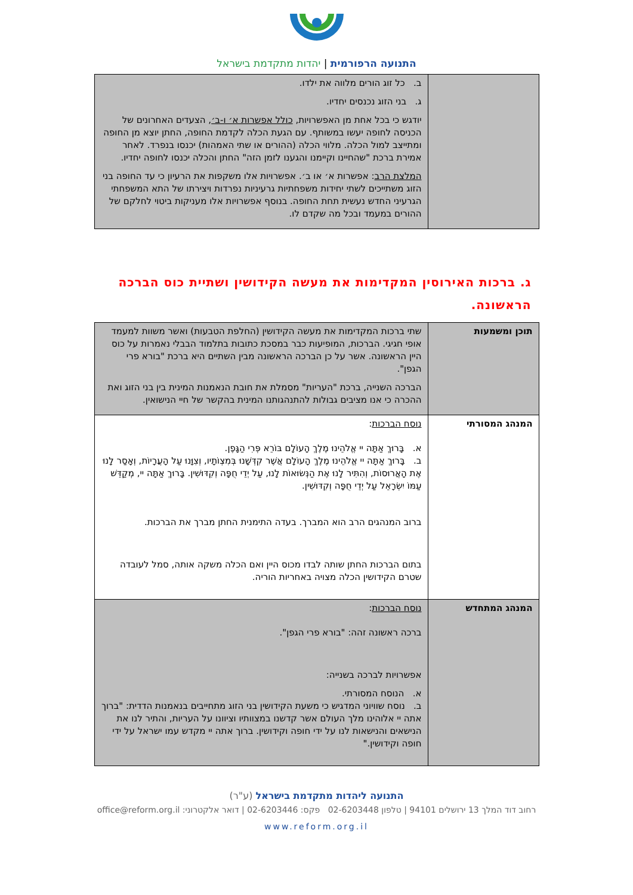התנועה הרפורמית | יהדות מתקדמת בישראל
| | ב. כל זוג הורים מלווה את ילדו. ג. בני הזוג נכנסים יחדיו. יודגש כי בכל אחת מן האפשרויות, כולל אפשרות א׳ ו-ב׳ , הצעדים האחרונים של הכניסה לחופה יעשו במשותף. עם הגעת הכלה לקדמת החופה, החתן יוצא מן החופה ומתייצב למול הכלה. מלווי הכלה (ההורים או שתי האמהות) יכנסו בנפרד. לאחר אמירת ברכת "שהחיינו וקיימנו והגענו לזמן הזה" החתן והכלה יכנסו לחופה יחדיו. המלצת הרב : אפשרות א׳ או ב׳. אפשרויות אלו משקפות את הרעיון כי עד החופה בני הזוג משתייכים לשתי יחידות משפחתיות גרעיניות נפרדות ויצירתו של התא המשפחתי הגרעיני החדש נעשית תחת החופה. בנוסף אפשרויות אלו מעניקות ביטוי לחלקם של ההורים במעמד ובכל מה שקדם לו. |
ג. ברכות האירוסין המקדימות את מעשה הקידושין ושתיית כוס הברכה הראשונה.
| תוכן ומשמעות | שתי ברכות המקדימות את מעשה הקידושין (החלפת הטבעות) ואשר משוות למעמד אופי חגיגי. הברכות, המופיעות כבר במסכת כתובות בתלמוד הבבלי נאמרות על כוס היין הראשונה. אשר על כן הברכה הראשונה מבין השתיים היא ברכת "בורא פרי הגפן". הברכה השנייה, ברכת "העריות" מסמלת את חובת הנאמנות המינית בין בני הזוג ואת ההכרה כי אנו מציבים גבולות להתנהגותנו המינית בהקשר של חיי הנישואין. |
| המנהג המסורתי | נוסח הברכות : א. בָּרוּךְ אַתָּה יי אֱלֹהֵינוּ מֶלֶךְ הָעוֹלָם בּוֹרֵא פְּרִי הַגָּפֶן. ב. בָּרוּךְ אַתָּה יי אֱלֹהֵינוּ מֶלֶךְ הָעוֹלָם אֲשֶׁר קִדְּשָׁנוּ בְּמִצְוֹתָיו, וְצִוָּנוּ עַל הָעֲרָיוֹת, וְאָסַר לָנוּ אֶת הָאֲרוּסוֹת, וְהִתִּיר לָנוּ אֶת הַנְּשׂוּאוֹת לָנוּ, עַל יְדֵי חֻפָּה וְקִדּוּשִׁין. בָּרוּךְ אַתָּה יי, מְקַדֵּשׁ עַמּוֹ יִשְׂרָאֵל עַל יְדֵי חֻפָּה וְקִדּוּשִׁין. ברוב המנהגים הרב הוא המברך. בעדה התימנית החתן מברך את הברכות. בתום הברכות החתן שותה לבדו מכוס היין ואם הכלה משקה אותה, סמל לעובדה שטרם הקידושין הכלה מצויה באחריות הוריה. |
| המנהג המתחדש | נוסח הברכות : ברכה ראשונה זהה: "בורא פרי הגפן". אפשרויות לברכה בשנייה: א. הנוסח המסורתי. ב. נוסח שוויוני המדגיש כי משעת הקידושין בני הזוג מתחייבים בנאמנות הדדית: "ברוך אתה יי אלוהינו מלך העולם אשר קדשנו במצוותיו וציוונו על העריות, והתיר לנו את הנישאים והנישאות לנו על ידי חופה וקידושין. ברוך אתה יי מקדש עמו ישראל על ידי חופה וקידושין." |
התנועה ליהדות מתקדמת בישראל (ע"ר)
רחוב דוד המלך 13 ירושלים 94101 | טלפון 02-6203448 פקס: 02-6203446 | דואר אלקטרוני: office@reform.org.il
www.reform.org.il